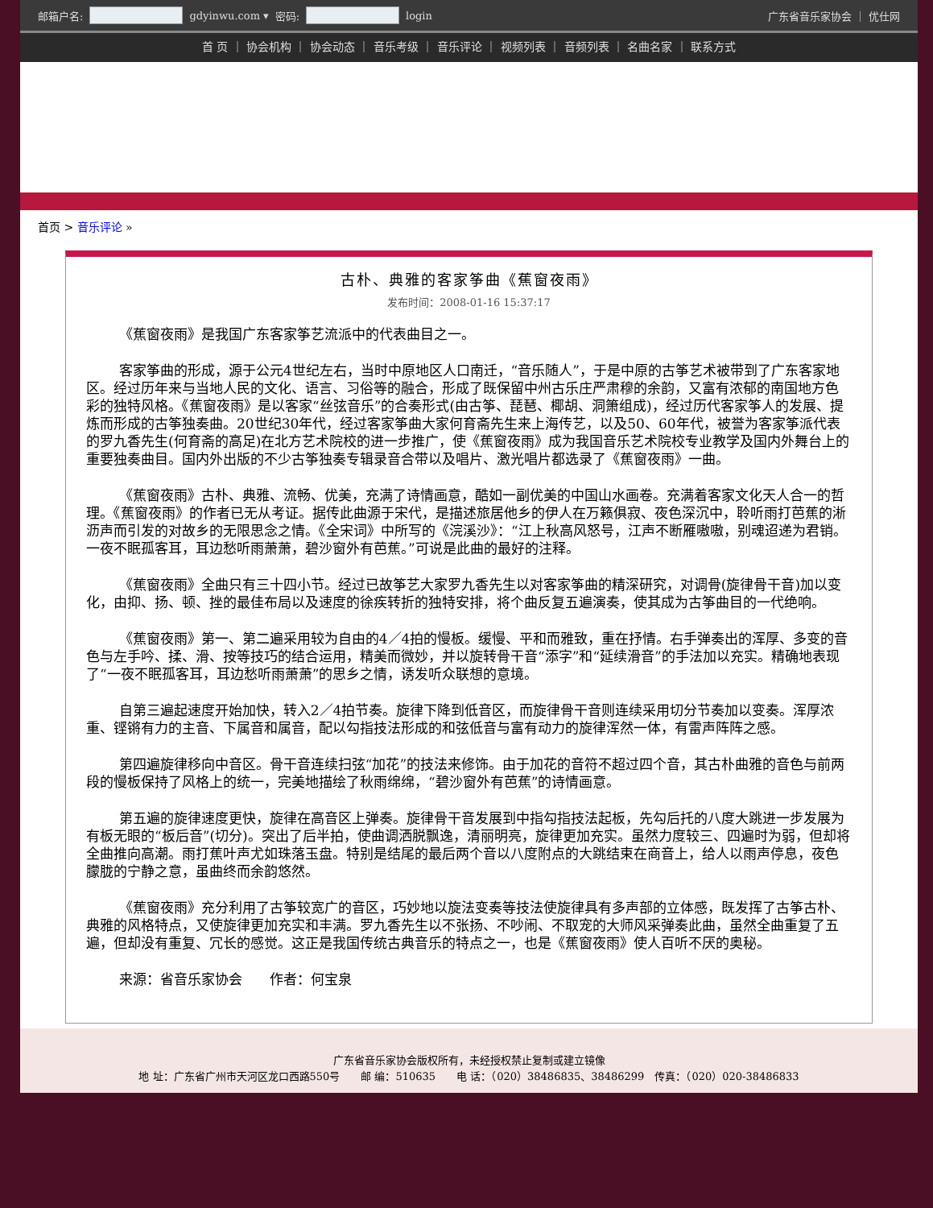邮箱户名: gdyinwu.com ▾ 密码: login 广东省音乐家协会 ｜ 优仕网
首 页 ｜ 协会机构 ｜ 协会动态 ｜ 音乐考级 ｜ 音乐评论 ｜ 视频列表 ｜ 音频列表 ｜ 名曲名家 ｜ 联系方式
首页 > 音乐评论 »
古朴、典雅的客家筝曲《蕉窗夜雨》
发布时间：2008-01-16 15:37:17
《蕉窗夜雨》是我国广东客家筝艺流派中的代表曲目之一。
客家筝曲的形成，源于公元4世纪左右，当时中原地区人口南迁，“音乐随人”，于是中原的古筝艺术被带到了广东客家地区。经过历年来与当地人民的文化、语言、习俗等的融合，形成了既保留中州古乐庄严肃穆的余韵，又富有浓郁的南国地方色彩的独特风格。《蕉窗夜雨》是以客家“丝弦音乐”的合奏形式(由古筝、琵琶、椰胡、洞箫组成)，经过历代客家筝人的发展、提炼而形成的古筝独奏曲。20世纪30年代，经过客家筝曲大家何育斋先生来上海传艺，以及50、60年代，被誉为客家筝派代表的罗九香先生(何育斋的高足)在北方艺术院校的进一步推广，使《蕉窗夜雨》成为我国音乐艺术院校专业教学及国内外舞台上的重要独奏曲目。国内外出版的不少古筝独奏专辑录音合带以及唱片、激光唱片都选录了《蕉窗夜雨》一曲。
《蕉窗夜雨》古朴、典雅、流畅、优美，充满了诗情画意，酷如一副优美的中国山水画卷。充满着客家文化天人合一的哲理。《蕉窗夜雨》的作者已无从考证。据传此曲源于宋代，是描述旅居他乡的伊人在万籁俱寂、夜色深沉中，聆听雨打芭蕉的淅沥声而引发的对故乡的无限思念之情。《全宋词》中所写的《浣溪沙》：“江上秋高风怒号，江声不断雁嗷嗷，别魂迢递为君销。一夜不眠孤客耳，耳边愁听雨萧萧，碧沙窗外有芭蕉。”可说是此曲的最好的注释。
《蕉窗夜雨》全曲只有三十四小节。经过已故筝艺大家罗九香先生以对客家筝曲的精深研究，对调骨(旋律骨干音)加以变化，由抑、扬、顿、挫的最佳布局以及速度的徐疾转折的独特安排，将个曲反复五遍演奏，使其成为古筝曲目的一代绝响。
《蕉窗夜雨》第一、第二遍采用较为自由的4／4拍的慢板。缓慢、平和而雅致，重在抒情。右手弹奏出的浑厚、多变的音色与左手吟、揉、滑、按等技巧的结合运用，精美而微妙，并以旋转骨干音“添字”和“延续滑音”的手法加以充实。精确地表现了“一夜不眠孤客耳，耳边愁听雨萧萧”的思乡之情，诱发听众联想的意境。
自第三遍起速度开始加快，转入2／4拍节奏。旋律下降到低音区，而旋律骨干音则连续采用切分节奏加以变奏。浑厚浓重、铿锵有力的主音、下属音和属音，配以勾指技法形成的和弦低音与富有动力的旋律浑然一体，有雷声阵阵之感。
第四遍旋律移向中音区。骨干音连续扫弦“加花”的技法来修饰。由于加花的音符不超过四个音，其古朴曲雅的音色与前两段的慢板保持了风格上的统一，完美地描绘了秋雨绵绵，“碧沙窗外有芭蕉”的诗情画意。
第五遍的旋律速度更快，旋律在高音区上弹奏。旋律骨干音发展到中指勾指技法起板，先勾后托的八度大跳进一步发展为有板无眼的“板后音”(切分)。突出了后半拍，使曲调洒脱飘逸，清丽明亮，旋律更加充实。虽然力度较三、四遍时为弱，但却将全曲推向高潮。雨打蕉叶声尤如珠落玉盘。特别是结尾的最后两个音以八度附点的大跳结束在商音上，给人以雨声停息，夜色朦胧的宁静之意，虽曲终而余韵悠然。
《蕉窗夜雨》充分利用了古筝较宽广的音区，巧妙地以旋法变奏等技法使旋律具有多声部的立体感，既发挥了古筝古朴、典雅的风格特点，又使旋律更加充实和丰满。罗九香先生以不张扬、不吵闹、不取宠的大师风采弹奏此曲，虽然全曲重复了五遍，但却没有重复、冗长的感觉。这正是我国传统古典音乐的特点之一，也是《蕉窗夜雨》使人百听不厌的奥秘。
来源：省音乐家协会　　作者：何宝泉
广东省音乐家协会版权所有，未经授权禁止复制或建立镜像
地 址：广东省广州市天河区龙口西路550号　　邮 编：510635　　电 话：（020）38486835、38486299　传真：（020）020-38486833